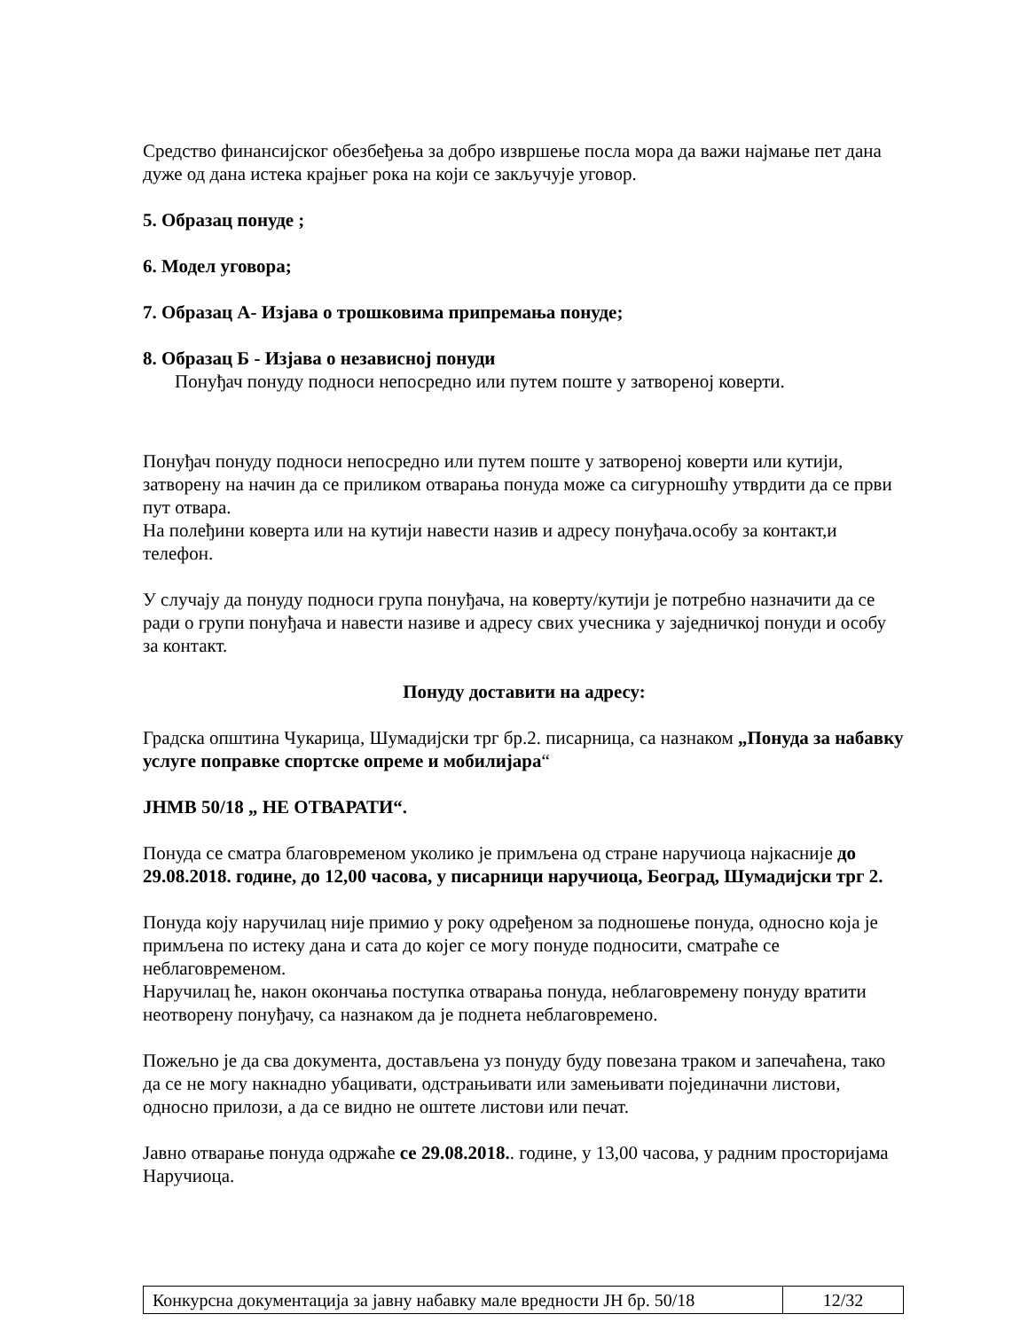Средство финансијског обезбеђења за добро извршење посла мора да важи најмање пет дана дуже од дана истека крајњег рока на који се закључује уговор.
5. Образац понуде ;
6. Модел уговора;
7. Образац А- Изјава о трошковима припремања понуде;
8. Образац Б - Изјава о независној понуди
Понуђач понуду подноси непосредно или путем поште у затвореној коверти.
Понуђач понуду подноси непосредно или путем поште у затвореној коверти или кутији, затворену на начин да се приликом отварања понуда може са сигурношћу утврдити да се први пут отвара.
На полеђини коверта или на кутији навести назив и адресу понуђача.особу за контакт,и телефон.
У случају да понуду подноси група понуђача, на коверту/кутији је потребно назначити да се ради о групи понуђача и навести називе и адресу свих учесника у заједничкој понуди и особу за контакт.
Понуду доставити на адресу:
Градска општина Чукарица, Шумадијски трг бр.2. писарница, са назнаком „Понуда за набавку услуге поправке спортске опреме и мобилијара“
ЈНМВ 50/18 „ НЕ ОТВАРАТИ“.
Понуда се сматра благовременом уколико је примљена од стране наручиоца најкасније до 29.08.2018. године, до 12,00 часова, у писарници наручиоца, Београд, Шумадијски трг 2.
Понуда коју наручилац није примио у року одређеном за подношење понуда, односно која је примљена по истеку дана и сата до којег се могу понуде подносити, сматраће се неблаговременом.
Наручилац ће, након окончања поступка отварања понуда, неблаговремену понуду вратити неотворену понуђачу, са назнаком да је поднета неблаговремено.
Пожељно је да сва документа, достављена уз понуду буду повезана траком и запечаћена, тако да се не могу накнадно убацивати, одстрањивати или замењивати појединачни листови, односно прилози, а да се видно не оштете листови или печат.
Јавно отварање понуда одржаће се 29.08.2018.. године, у 13,00 часова, у радним просторијама Наручиоца.
Конкурсна документација за јавну набавку мале вредности ЈН бр. 50/18
12/32